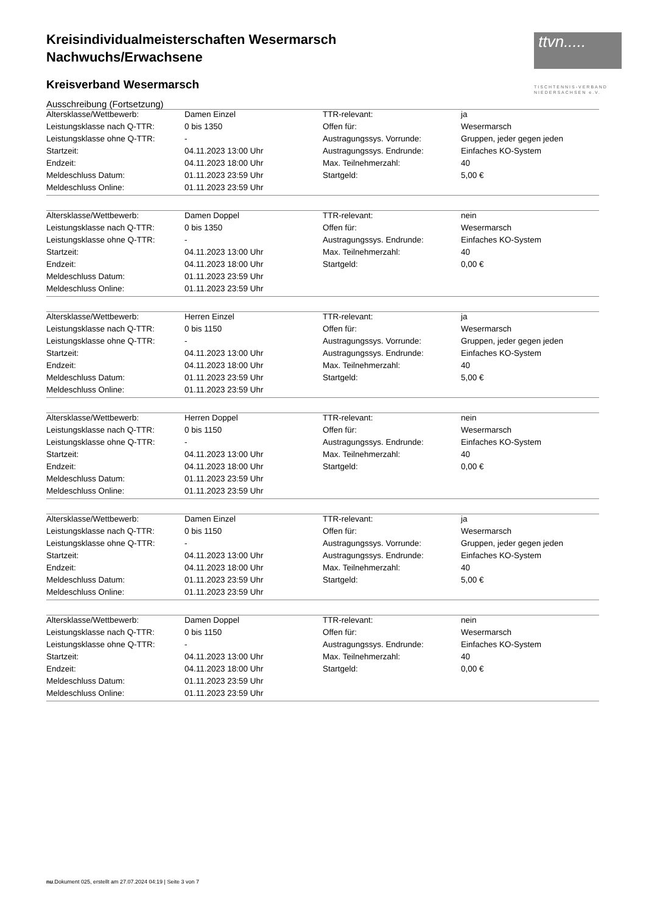ttvn.....
TISCHTENNIS-VERBAND
NIEDERSACHSEN e.V.
Kreisindividualmeisterschaften Wesermarsch
Nachwuchs/Erwachsene
Kreisverband Wesermarsch
Ausschreibung (Fortsetzung)
| Altersklasse/Wettbewerb: | Damen Einzel | TTR-relevant: | ja |
| Leistungsklasse nach Q-TTR: | 0 bis 1350 | Offen für: | Wesermarsch |
| Leistungsklasse ohne Q-TTR: | - | Austragungssys. Vorrunde: | Gruppen, jeder gegen jeden |
| Startzeit: | 04.11.2023 13:00 Uhr | Austragungssys. Endrunde: | Einfaches KO-System |
| Endzeit: | 04.11.2023 18:00 Uhr | Max. Teilnehmerzahl: | 40 |
| Meldeschluss Datum: | 01.11.2023 23:59 Uhr | Startgeld: | 5,00 € |
| Meldeschluss Online: | 01.11.2023 23:59 Uhr | | |
| Altersklasse/Wettbewerb: | Damen Doppel | TTR-relevant: | nein |
| Leistungsklasse nach Q-TTR: | 0 bis 1350 | Offen für: | Wesermarsch |
| Leistungsklasse ohne Q-TTR: | - | Austragungssys. Endrunde: | Einfaches KO-System |
| Startzeit: | 04.11.2023 13:00 Uhr | Max. Teilnehmerzahl: | 40 |
| Endzeit: | 04.11.2023 18:00 Uhr | Startgeld: | 0,00 € |
| Meldeschluss Datum: | 01.11.2023 23:59 Uhr | | |
| Meldeschluss Online: | 01.11.2023 23:59 Uhr | | |
| Altersklasse/Wettbewerb: | Herren Einzel | TTR-relevant: | ja |
| Leistungsklasse nach Q-TTR: | 0 bis 1150 | Offen für: | Wesermarsch |
| Leistungsklasse ohne Q-TTR: | - | Austragungssys. Vorrunde: | Gruppen, jeder gegen jeden |
| Startzeit: | 04.11.2023 13:00 Uhr | Austragungssys. Endrunde: | Einfaches KO-System |
| Endzeit: | 04.11.2023 18:00 Uhr | Max. Teilnehmerzahl: | 40 |
| Meldeschluss Datum: | 01.11.2023 23:59 Uhr | Startgeld: | 5,00 € |
| Meldeschluss Online: | 01.11.2023 23:59 Uhr | | |
| Altersklasse/Wettbewerb: | Herren Doppel | TTR-relevant: | nein |
| Leistungsklasse nach Q-TTR: | 0 bis 1150 | Offen für: | Wesermarsch |
| Leistungsklasse ohne Q-TTR: | - | Austragungssys. Endrunde: | Einfaches KO-System |
| Startzeit: | 04.11.2023 13:00 Uhr | Max. Teilnehmerzahl: | 40 |
| Endzeit: | 04.11.2023 18:00 Uhr | Startgeld: | 0,00 € |
| Meldeschluss Datum: | 01.11.2023 23:59 Uhr | | |
| Meldeschluss Online: | 01.11.2023 23:59 Uhr | | |
| Altersklasse/Wettbewerb: | Damen Einzel | TTR-relevant: | ja |
| Leistungsklasse nach Q-TTR: | 0 bis 1150 | Offen für: | Wesermarsch |
| Leistungsklasse ohne Q-TTR: | - | Austragungssys. Vorrunde: | Gruppen, jeder gegen jeden |
| Startzeit: | 04.11.2023 13:00 Uhr | Austragungssys. Endrunde: | Einfaches KO-System |
| Endzeit: | 04.11.2023 18:00 Uhr | Max. Teilnehmerzahl: | 40 |
| Meldeschluss Datum: | 01.11.2023 23:59 Uhr | Startgeld: | 5,00 € |
| Meldeschluss Online: | 01.11.2023 23:59 Uhr | | |
| Altersklasse/Wettbewerb: | Damen Doppel | TTR-relevant: | nein |
| Leistungsklasse nach Q-TTR: | 0 bis 1150 | Offen für: | Wesermarsch |
| Leistungsklasse ohne Q-TTR: | - | Austragungssys. Endrunde: | Einfaches KO-System |
| Startzeit: | 04.11.2023 13:00 Uhr | Max. Teilnehmerzahl: | 40 |
| Endzeit: | 04.11.2023 18:00 Uhr | Startgeld: | 0,00 € |
| Meldeschluss Datum: | 01.11.2023 23:59 Uhr | | |
| Meldeschluss Online: | 01.11.2023 23:59 Uhr | | |
nu.Dokument 025, erstellt am 27.07.2024 04:19 | Seite 3 von 7